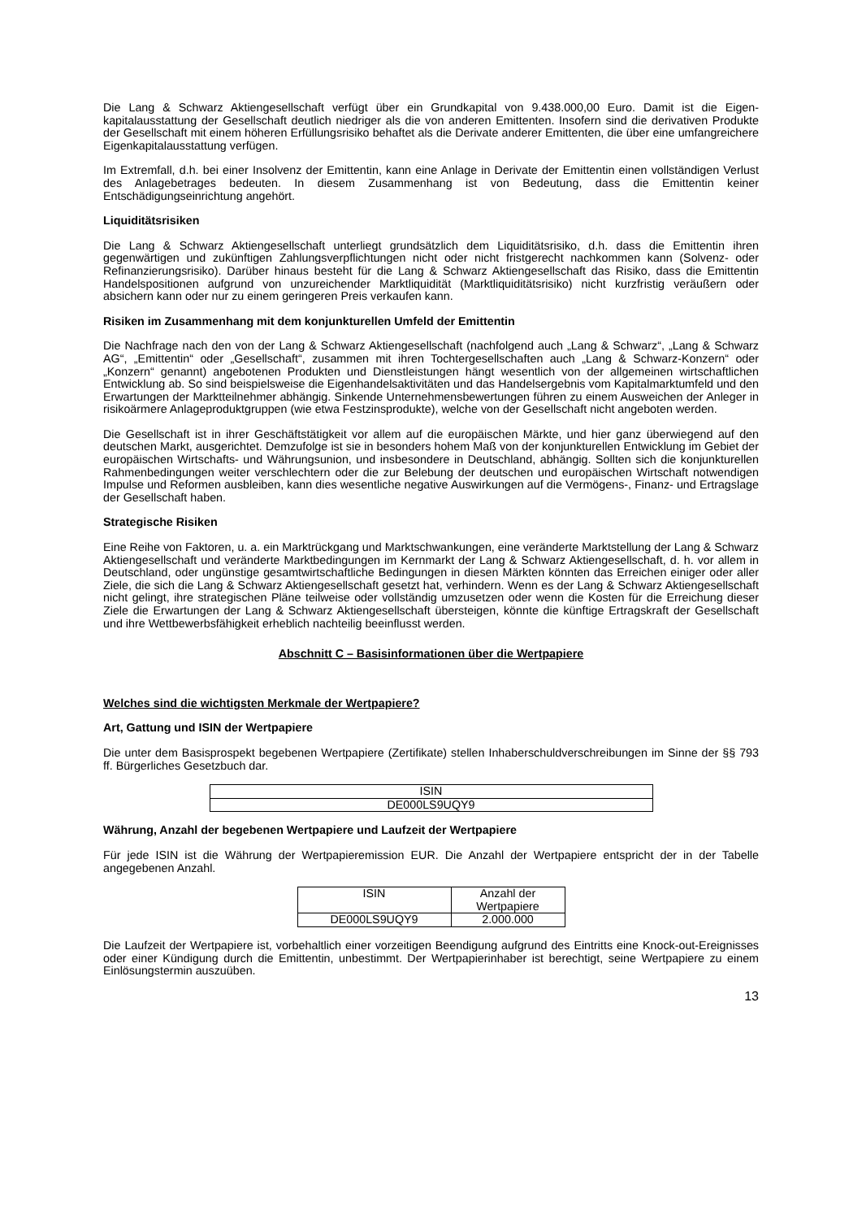Die Lang & Schwarz Aktiengesellschaft verfügt über ein Grundkapital von 9.438.000,00 Euro. Damit ist die Eigen-kapitalausstattung der Gesellschaft deutlich niedriger als die von anderen Emittenten. Insofern sind die derivativen Produkte der Gesellschaft mit einem höheren Erfüllungsrisiko behaftet als die Derivate anderer Emittenten, die über eine umfangreichere Eigenkapitalausstattung verfügen.
Im Extremfall, d.h. bei einer Insolvenz der Emittentin, kann eine Anlage in Derivate der Emittentin einen vollständigen Verlust des Anlagebetrages bedeuten. In diesem Zusammenhang ist von Bedeutung, dass die Emittentin keiner Entschädigungseinrichtung angehört.
Liquiditätsrisiken
Die Lang & Schwarz Aktiengesellschaft unterliegt grundsätzlich dem Liquiditätsrisiko, d.h. dass die Emittentin ihren gegenwärtigen und zukünftigen Zahlungsverpflichtungen nicht oder nicht fristgerecht nachkommen kann (Solvenz- oder Refinanzierungsrisiko). Darüber hinaus besteht für die Lang & Schwarz Aktiengesellschaft das Risiko, dass die Emittentin Handelspositionen aufgrund von unzureichender Marktliquidität (Marktliquiditätsrisiko) nicht kurzfristig veräußern oder absichern kann oder nur zu einem geringeren Preis verkaufen kann.
Risiken im Zusammenhang mit dem konjunkturellen Umfeld der Emittentin
Die Nachfrage nach den von der Lang & Schwarz Aktiengesellschaft (nachfolgend auch „Lang & Schwarz“, „Lang & Schwarz AG“, „Emittentin“ oder „Gesellschaft“, zusammen mit ihren Tochtergesellschaften auch „Lang & Schwarz-Konzern“ oder „Konzern“ genannt) angebotenen Produkten und Dienstleistungen hängt wesentlich von der allgemeinen wirtschaftlichen Entwicklung ab. So sind beispielsweise die Eigenhandelsaktivitäten und das Handelsergebnis vom Kapitalmarktumfeld und den Erwartungen der Marktteilnehmer abhängig. Sinkende Unternehmensbewertungen führen zu einem Ausweichen der Anleger in risikoärmere Anlageproduktgruppen (wie etwa Festzinsprodukte), welche von der Gesellschaft nicht angeboten werden.
Die Gesellschaft ist in ihrer Geschäftstätigkeit vor allem auf die europäischen Märkte, und hier ganz überwiegend auf den deutschen Markt, ausgerichtet. Demzufolge ist sie in besonders hohem Maß von der konjunkturellen Entwicklung im Gebiet der europäischen Wirtschafts- und Währungsunion, und insbesondere in Deutschland, abhängig. Sollten sich die konjunkturellen Rahmenbedingungen weiter verschlechtern oder die zur Belebung der deutschen und europäischen Wirtschaft notwendigen Impulse und Reformen ausbleiben, kann dies wesentliche negative Auswirkungen auf die Vermögens-, Finanz- und Ertragslage der Gesellschaft haben.
Strategische Risiken
Eine Reihe von Faktoren, u. a. ein Marktrückgang und Marktschwankungen, eine veränderte Marktstellung der Lang & Schwarz Aktiengesellschaft und veränderte Marktbedingungen im Kernmarkt der Lang & Schwarz Aktiengesellschaft, d. h. vor allem in Deutschland, oder ungünstige gesamtwirtschaftliche Bedingungen in diesen Märkten könnten das Erreichen einiger oder aller Ziele, die sich die Lang & Schwarz Aktiengesellschaft gesetzt hat, verhindern. Wenn es der Lang & Schwarz Aktiengesellschaft nicht gelingt, ihre strategischen Pläne teilweise oder vollständig umzusetzen oder wenn die Kosten für die Erreichung dieser Ziele die Erwartungen der Lang & Schwarz Aktiengesellschaft übersteigen, könnte die künftige Ertragskraft der Gesellschaft und ihre Wettbewerbsfähigkeit erheblich nachteilig beeinflusst werden.
Abschnitt C – Basisinformationen über die Wertpapiere
Welches sind die wichtigsten Merkmale der Wertpapiere?
Art, Gattung und ISIN der Wertpapiere
Die unter dem Basisprospekt begebenen Wertpapiere (Zertifikate) stellen Inhaberschuldverschreibungen im Sinne der §§ 793 ff. Bürgerliches Gesetzbuch dar.
| ISIN |
| DE000LS9UQY9 |
Währung, Anzahl der begebenen Wertpapiere und Laufzeit der Wertpapiere
Für jede ISIN ist die Währung der Wertpapieremission EUR. Die Anzahl der Wertpapiere entspricht der in der Tabelle angegebenen Anzahl.
| ISIN | Anzahl der Wertpapiere |
| DE000LS9UQY9 | 2.000.000 |
Die Laufzeit der Wertpapiere ist, vorbehaltlich einer vorzeitigen Beendigung aufgrund des Eintritts eine Knock-out-Ereignisses oder einer Kündigung durch die Emittentin, unbestimmt. Der Wertpapierinhaber ist berechtigt, seine Wertpapiere zu einem Einlösungstermin auszuüben.
13